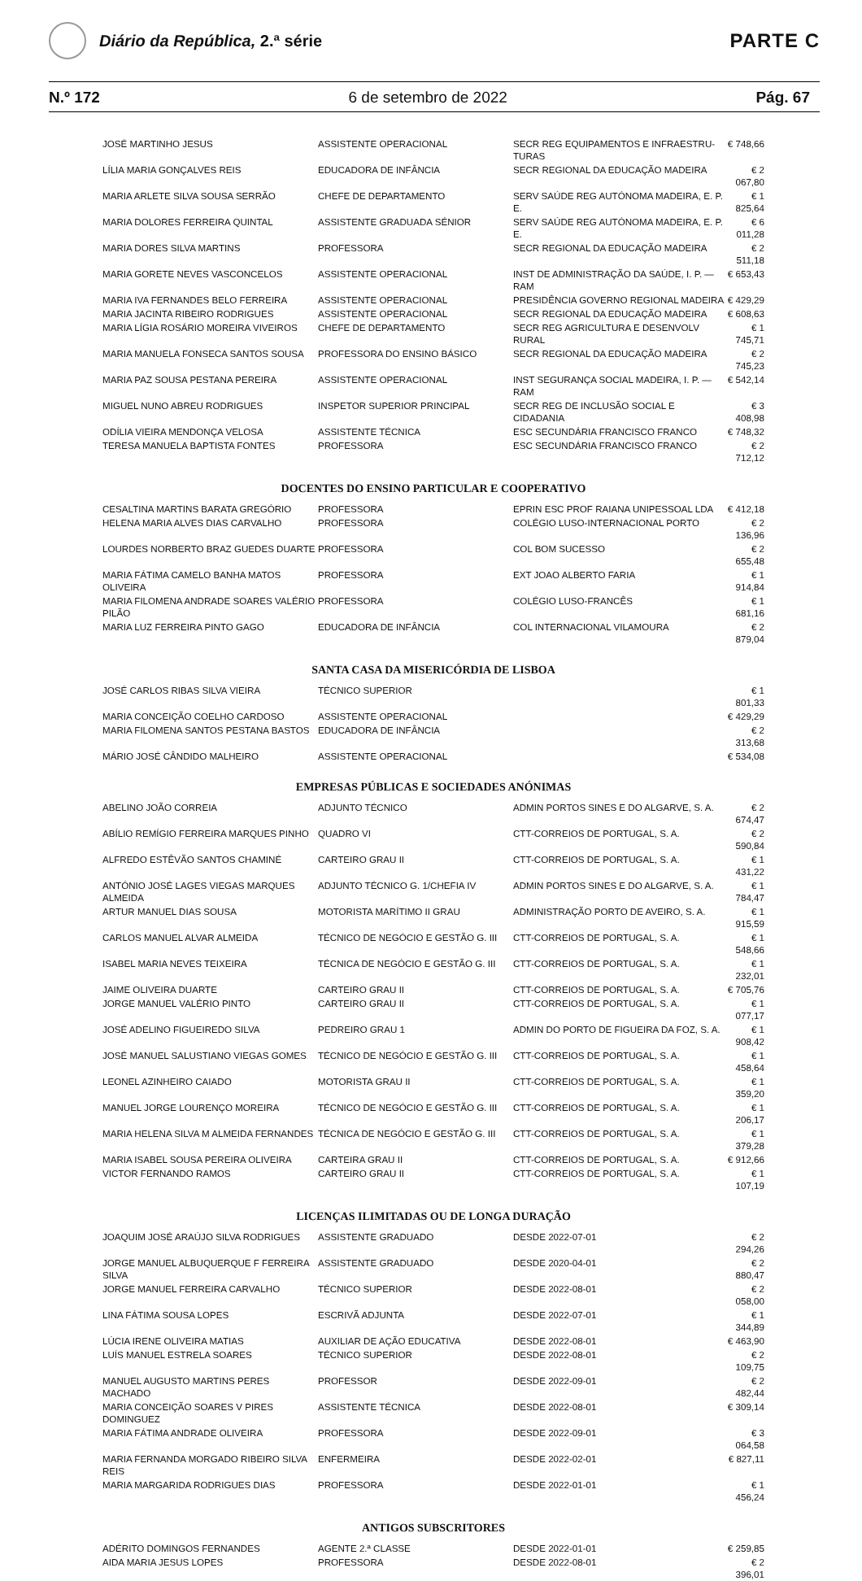Diário da República, 2.ª série
PARTE C
N.º 172 6 de setembro de 2022 Pág. 67
| JOSÉ MARTINHO JESUS | ASSISTENTE OPERACIONAL | SECR REG EQUIPAMENTOS E INFRAESTRU-TURAS | € 748,66 |
| LÍLIA MARIA GONÇALVES REIS | EDUCADORA DE INFÂNCIA | SECR REGIONAL DA EDUCAÇÃO MADEIRA | € 2 067,80 |
| MARIA ARLETE SILVA SOUSA SERRÃO | CHEFE DE DEPARTAMENTO | SERV SAÚDE REG AUTÓNOMA MADEIRA, E. P. E. | € 1 825,64 |
| MARIA DOLORES FERREIRA QUINTAL | ASSISTENTE GRADUADA SÉNIOR | SERV SAÚDE REG AUTÓNOMA MADEIRA, E. P. E. | € 6 011,28 |
| MARIA DORES SILVA MARTINS | PROFESSORA | SECR REGIONAL DA EDUCAÇÃO MADEIRA | € 2 511,18 |
| MARIA GORETE NEVES VASCONCELOS | ASSISTENTE OPERACIONAL | INST DE ADMINISTRAÇÃO DA SAÚDE, I. P. — RAM | € 653,43 |
| MARIA IVA FERNANDES BELO FERREIRA | ASSISTENTE OPERACIONAL | PRESIDÊNCIA GOVERNO REGIONAL MADEIRA | € 429,29 |
| MARIA JACINTA RIBEIRO RODRIGUES | ASSISTENTE OPERACIONAL | SECR REGIONAL DA EDUCAÇÃO MADEIRA | € 608,63 |
| MARIA LÍGIA ROSÁRIO MOREIRA VIVEIROS | CHEFE DE DEPARTAMENTO | SECR REG AGRICULTURA E DESENVOLV RURAL | € 1 745,71 |
| MARIA MANUELA FONSECA SANTOS SOUSA | PROFESSORA DO ENSINO BÁSICO | SECR REGIONAL DA EDUCAÇÃO MADEIRA | € 2 745,23 |
| MARIA PAZ SOUSA PESTANA PEREIRA | ASSISTENTE OPERACIONAL | INST SEGURANÇA SOCIAL MADEIRA, I. P. — RAM | € 542,14 |
| MIGUEL NUNO ABREU RODRIGUES | INSPETOR SUPERIOR PRINCIPAL | SECR REG DE INCLUSÃO SOCIAL E CIDADANIA | € 3 408,98 |
| ODÍLIA VIEIRA MENDONÇA VELOSA | ASSISTENTE TÉCNICA | ESC SECUNDÁRIA FRANCISCO FRANCO | € 748,32 |
| TERESA MANUELA BAPTISTA FONTES | PROFESSORA | ESC SECUNDÁRIA FRANCISCO FRANCO | € 2 712,12 |
DOCENTES DO ENSINO PARTICULAR E COOPERATIVO
| CESALTINA MARTINS BARATA GREGÓRIO | PROFESSORA | EPRIN ESC PROF RAIANA UNIPESSOAL LDA | € 412,18 |
| HELENA MARIA ALVES DIAS CARVALHO | PROFESSORA | COLÉGIO LUSO-INTERNACIONAL PORTO | € 2 136,96 |
| LOURDES NORBERTO BRAZ GUEDES DUARTE | PROFESSORA | COL BOM SUCESSO | € 2 655,48 |
| MARIA FÁTIMA CAMELO BANHA MATOS OLIVEIRA | PROFESSORA | EXT JOAO ALBERTO FARIA | € 1 914,84 |
| MARIA FILOMENA ANDRADE SOARES VALÉRIO PILÃO | PROFESSORA | COLÉGIO LUSO-FRANCÊS | € 1 681,16 |
| MARIA LUZ FERREIRA PINTO GAGO | EDUCADORA DE INFÂNCIA | COL INTERNACIONAL VILAMOURA | € 2 879,04 |
SANTA CASA DA MISERICÓRDIA DE LISBOA
| JOSÉ CARLOS RIBAS SILVA VIEIRA | TÉCNICO SUPERIOR | | € 1 801,33 |
| MARIA CONCEIÇÃO COELHO CARDOSO | ASSISTENTE OPERACIONAL | | € 429,29 |
| MARIA FILOMENA SANTOS PESTANA BASTOS | EDUCADORA DE INFÂNCIA | | € 2 313,68 |
| MÁRIO JOSÉ CÂNDIDO MALHEIRO | ASSISTENTE OPERACIONAL | | € 534,08 |
EMPRESAS PÚBLICAS E SOCIEDADES ANÓNIMAS
| ABELINO JOÃO CORREIA | ADJUNTO TÉCNICO | ADMIN PORTOS SINES E DO ALGARVE, S. A. | € 2 674,47 |
| ABÍLIO REMÍGIO FERREIRA MARQUES PINHO | QUADRO VI | CTT-CORREIOS DE PORTUGAL, S. A. | € 2 590,84 |
| ALFREDO ESTÊVÃO SANTOS CHAMINÉ | CARTEIRO GRAU II | CTT-CORREIOS DE PORTUGAL, S. A. | € 1 431,22 |
| ANTÓNIO JOSÉ LAGES VIEGAS MARQUES ALMEIDA | ADJUNTO TÉCNICO G. 1/CHEFIA IV | ADMIN PORTOS SINES E DO ALGARVE, S. A. | € 1 784,47 |
| ARTUR MANUEL DIAS SOUSA | MOTORISTA MARÍTIMO II GRAU | ADMINISTRAÇÃO PORTO DE AVEIRO, S. A. | € 1 915,59 |
| CARLOS MANUEL ALVAR ALMEIDA | TÉCNICO DE NEGÓCIO E GESTÃO G. III | CTT-CORREIOS DE PORTUGAL, S. A. | € 1 548,66 |
| ISABEL MARIA NEVES TEIXEIRA | TÉCNICA DE NEGÓCIO E GESTÃO G. III | CTT-CORREIOS DE PORTUGAL, S. A. | € 1 232,01 |
| JAIME OLIVEIRA DUARTE | CARTEIRO GRAU II | CTT-CORREIOS DE PORTUGAL, S. A. | € 705,76 |
| JORGE MANUEL VALÉRIO PINTO | CARTEIRO GRAU II | CTT-CORREIOS DE PORTUGAL, S. A. | € 1 077,17 |
| JOSÉ ADELINO FIGUEIREDO SILVA | PEDREIRO GRAU 1 | ADMIN DO PORTO DE FIGUEIRA DA FOZ, S. A. | € 1 908,42 |
| JOSÉ MANUEL SALUSTIANO VIEGAS GOMES | TÉCNICO DE NEGÓCIO E GESTÃO G. III | CTT-CORREIOS DE PORTUGAL, S. A. | € 1 458,64 |
| LEONEL AZINHEIRO CAIADO | MOTORISTA GRAU II | CTT-CORREIOS DE PORTUGAL, S. A. | € 1 359,20 |
| MANUEL JORGE LOURENÇO MOREIRA | TÉCNICO DE NEGÓCIO E GESTÃO G. III | CTT-CORREIOS DE PORTUGAL, S. A. | € 1 206,17 |
| MARIA HELENA SILVA M ALMEIDA FERNANDES | TÉCNICA DE NEGÓCIO E GESTÃO G. III | CTT-CORREIOS DE PORTUGAL, S. A. | € 1 379,28 |
| MARIA ISABEL SOUSA PEREIRA OLIVEIRA | CARTEIRA GRAU II | CTT-CORREIOS DE PORTUGAL, S. A. | € 912,66 |
| VICTOR FERNANDO RAMOS | CARTEIRO GRAU II | CTT-CORREIOS DE PORTUGAL, S. A. | € 1 107,19 |
LICENÇAS ILIMITADAS OU DE LONGA DURAÇÃO
| JOAQUIM JOSÉ ARAÚJO SILVA RODRIGUES | ASSISTENTE GRADUADO | DESDE 2022-07-01 | € 2 294,26 |
| JORGE MANUEL ALBUQUERQUE F FERREIRA SILVA | ASSISTENTE GRADUADO | DESDE 2020-04-01 | € 2 880,47 |
| JORGE MANUEL FERREIRA CARVALHO | TÉCNICO SUPERIOR | DESDE 2022-08-01 | € 2 058,00 |
| LINA FÁTIMA SOUSA LOPES | ESCRIVÃ ADJUNTA | DESDE 2022-07-01 | € 1 344,89 |
| LÚCIA IRENE OLIVEIRA MATIAS | AUXILIAR DE AÇÃO EDUCATIVA | DESDE 2022-08-01 | € 463,90 |
| LUÍS MANUEL ESTRELA SOARES | TÉCNICO SUPERIOR | DESDE 2022-08-01 | € 2 109,75 |
| MANUEL AUGUSTO MARTINS PERES MACHADO | PROFESSOR | DESDE 2022-09-01 | € 2 482,44 |
| MARIA CONCEIÇÃO SOARES V PIRES DOMINGUEZ | ASSISTENTE TÉCNICA | DESDE 2022-08-01 | € 309,14 |
| MARIA FÁTIMA ANDRADE OLIVEIRA | PROFESSORA | DESDE 2022-09-01 | € 3 064,58 |
| MARIA FERNANDA MORGADO RIBEIRO SILVA REIS | ENFERMEIRA | DESDE 2022-02-01 | € 827,11 |
| MARIA MARGARIDA RODRIGUES DIAS | PROFESSORA | DESDE 2022-01-01 | € 1 456,24 |
ANTIGOS SUBSCRITORES
| ADÉRITO DOMINGOS FERNANDES | AGENTE 2.ª CLASSE | DESDE 2022-01-01 | € 259,85 |
| AIDA MARIA JESUS LOPES | PROFESSORA | DESDE 2022-08-01 | € 2 396,01 |